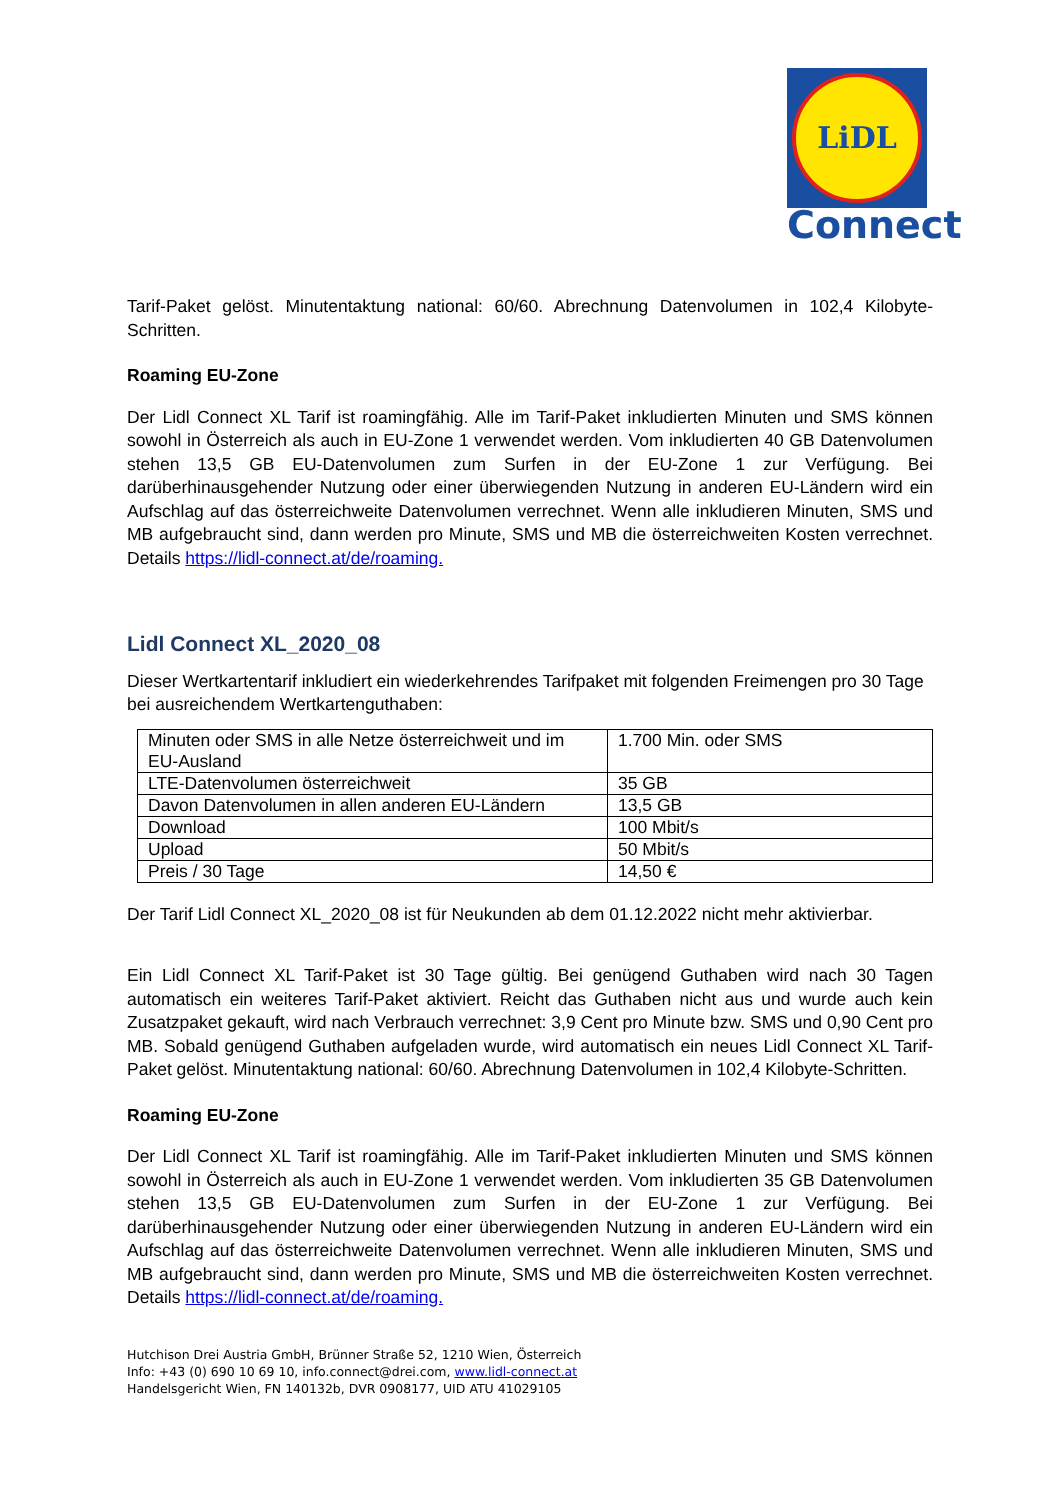LiDL
Connect
Tarif-Paket gelöst. Minutentaktung national: 60/60. Abrechnung Datenvolumen in 102,4 Kilobyte-Schritten.
Roaming EU-Zone
Der Lidl Connect XL Tarif ist roamingfähig. Alle im Tarif-Paket inkludierten Minuten und SMS können sowohl in Österreich als auch in EU-Zone 1 verwendet werden. Vom inkludierten 40 GB Datenvolumen stehen 13,5 GB EU-Datenvolumen zum Surfen in der EU-Zone 1 zur Verfügung. Bei darüberhinausgehender Nutzung oder einer überwiegenden Nutzung in anderen EU-Ländern wird ein Aufschlag auf das österreichweite Datenvolumen verrechnet. Wenn alle inkludieren Minuten, SMS und MB aufgebraucht sind, dann werden pro Minute, SMS und MB die österreichweiten Kosten verrechnet. Details https://lidl-connect.at/de/roaming.
Lidl Connect XL_2020_08
Dieser Wertkartentarif inkludiert ein wiederkehrendes Tarifpaket mit folgenden Freimengen pro 30 Tage bei ausreichendem Wertkartenguthaben:
| Minuten oder SMS in alle Netze österreichweit und im EU-Ausland | 1.700 Min. oder SMS |
| LTE-Datenvolumen österreichweit | 35 GB |
| Davon Datenvolumen in allen anderen EU-Ländern | 13,5 GB |
| Download | 100 Mbit/s |
| Upload | 50 Mbit/s |
| Preis / 30 Tage | 14,50 € |
Der Tarif Lidl Connect XL_2020_08 ist für Neukunden ab dem 01.12.2022 nicht mehr aktivierbar.
Ein Lidl Connect XL Tarif-Paket ist 30 Tage gültig. Bei genügend Guthaben wird nach 30 Tagen automatisch ein weiteres Tarif-Paket aktiviert. Reicht das Guthaben nicht aus und wurde auch kein Zusatzpaket gekauft, wird nach Verbrauch verrechnet: 3,9 Cent pro Minute bzw. SMS und 0,90 Cent pro MB. Sobald genügend Guthaben aufgeladen wurde, wird automatisch ein neues Lidl Connect XL Tarif-Paket gelöst. Minutentaktung national: 60/60. Abrechnung Datenvolumen in 102,4 Kilobyte-Schritten.
Roaming EU-Zone
Der Lidl Connect XL Tarif ist roamingfähig. Alle im Tarif-Paket inkludierten Minuten und SMS können sowohl in Österreich als auch in EU-Zone 1 verwendet werden. Vom inkludierten 35 GB Datenvolumen stehen 13,5 GB EU-Datenvolumen zum Surfen in der EU-Zone 1 zur Verfügung. Bei darüberhinausgehender Nutzung oder einer überwiegenden Nutzung in anderen EU-Ländern wird ein Aufschlag auf das österreichweite Datenvolumen verrechnet. Wenn alle inkludieren Minuten, SMS und MB aufgebraucht sind, dann werden pro Minute, SMS und MB die österreichweiten Kosten verrechnet. Details https://lidl-connect.at/de/roaming.
Hutchison Drei Austria GmbH, Brünner Straße 52, 1210 Wien, Österreich
Info: +43 (0) 690 10 69 10, info.connect@drei.com, www.lidl-connect.at
Handelsgericht Wien, FN 140132b, DVR 0908177, UID ATU 41029105